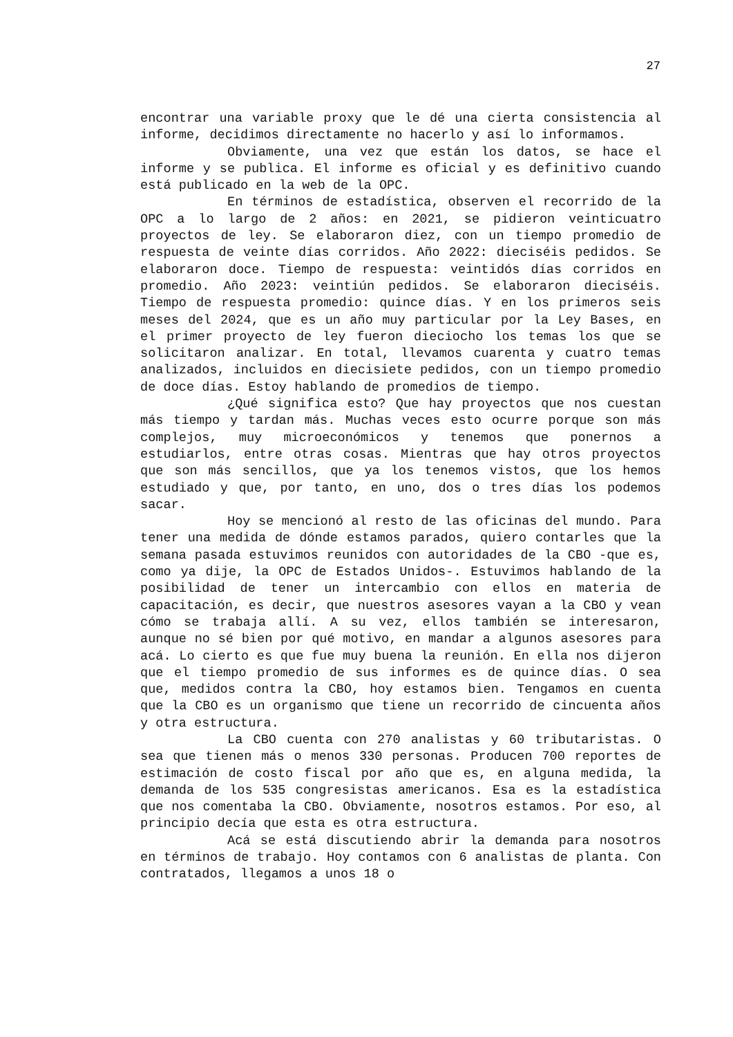27
encontrar una variable proxy que le dé una cierta consistencia al informe, decidimos directamente no hacerlo y así lo informamos.
Obviamente, una vez que están los datos, se hace el informe y se publica. El informe es oficial y es definitivo cuando está publicado en la web de la OPC.
En términos de estadística, observen el recorrido de la OPC a lo largo de 2 años: en 2021, se pidieron veinticuatro proyectos de ley. Se elaboraron diez, con un tiempo promedio de respuesta de veinte días corridos. Año 2022: dieciséis pedidos. Se elaboraron doce. Tiempo de respuesta: veintidós días corridos en promedio. Año 2023: veintiún pedidos. Se elaboraron dieciséis. Tiempo de respuesta promedio: quince días. Y en los primeros seis meses del 2024, que es un año muy particular por la Ley Bases, en el primer proyecto de ley fueron dieciocho los temas los que se solicitaron analizar. En total, llevamos cuarenta y cuatro temas analizados, incluidos en diecisiete pedidos, con un tiempo promedio de doce días. Estoy hablando de promedios de tiempo.
¿Qué significa esto? Que hay proyectos que nos cuestan más tiempo y tardan más. Muchas veces esto ocurre porque son más complejos, muy microeconómicos y tenemos que ponernos a estudiarlos, entre otras cosas. Mientras que hay otros proyectos que son más sencillos, que ya los tenemos vistos, que los hemos estudiado y que, por tanto, en uno, dos o tres días los podemos sacar.
Hoy se mencionó al resto de las oficinas del mundo. Para tener una medida de dónde estamos parados, quiero contarles que la semana pasada estuvimos reunidos con autoridades de la CBO -que es, como ya dije, la OPC de Estados Unidos-. Estuvimos hablando de la posibilidad de tener un intercambio con ellos en materia de capacitación, es decir, que nuestros asesores vayan a la CBO y vean cómo se trabaja allí. A su vez, ellos también se interesaron, aunque no sé bien por qué motivo, en mandar a algunos asesores para acá. Lo cierto es que fue muy buena la reunión. En ella nos dijeron que el tiempo promedio de sus informes es de quince días. O sea que, medidos contra la CBO, hoy estamos bien. Tengamos en cuenta que la CBO es un organismo que tiene un recorrido de cincuenta años y otra estructura.
La CBO cuenta con 270 analistas y 60 tributaristas. O sea que tienen más o menos 330 personas. Producen 700 reportes de estimación de costo fiscal por año que es, en alguna medida, la demanda de los 535 congresistas americanos. Esa es la estadística que nos comentaba la CBO. Obviamente, nosotros estamos. Por eso, al principio decía que esta es otra estructura.
Acá se está discutiendo abrir la demanda para nosotros en términos de trabajo. Hoy contamos con 6 analistas de planta. Con contratados, llegamos a unos 18 o